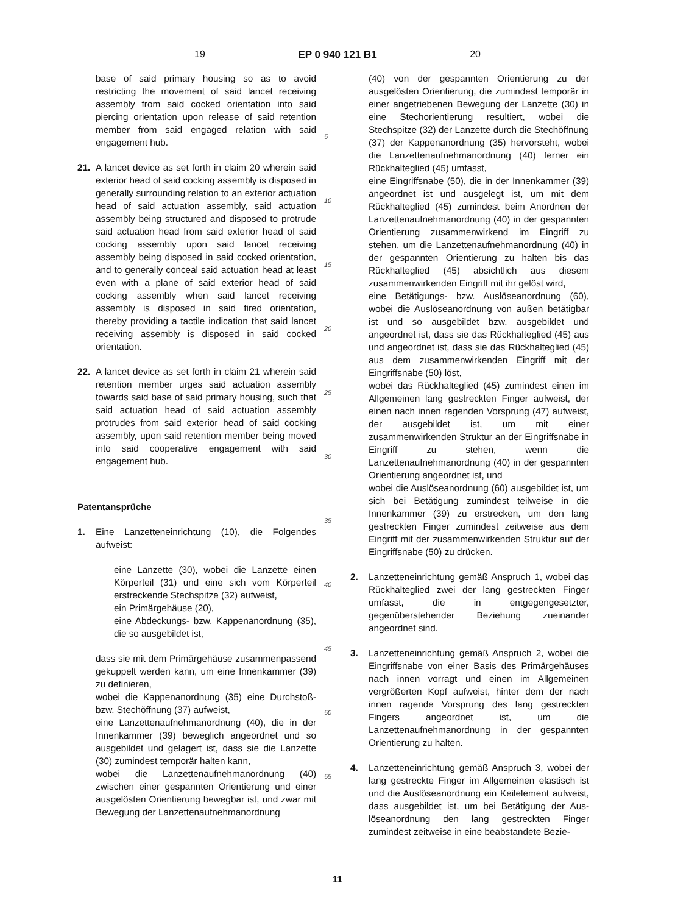19 EP 0 940 121 B1 20
base of said primary housing so as to avoid restricting the movement of said lancet receiving assembly from said cocked orientation into said piercing orientation upon release of said retention member from said engaged relation with said engagement hub.
21. A lancet device as set forth in claim 20 wherein said exterior head of said cocking assembly is disposed in generally surrounding relation to an exterior actuation head of said actuation assembly, said actuation assembly being structured and disposed to protrude said actuation head from said exterior head of said cocking assembly upon said lancet receiving assembly being disposed in said cocked orientation, and to generally conceal said actuation head at least even with a plane of said exterior head of said cocking assembly when said lancet receiving assembly is disposed in said fired orientation, thereby providing a tactile indication that said lancet receiving assembly is disposed in said cocked orientation.
22. A lancet device as set forth in claim 21 wherein said retention member urges said actuation assembly towards said base of said primary housing, such that said actuation head of said actuation assembly protrudes from said exterior head of said cocking assembly, upon said retention member being moved into said cooperative engagement with said engagement hub.
Patentansprüche
1. Eine Lanzetteneinrichtung (10), die Folgendes aufweist:
eine Lanzette (30), wobei die Lanzette einen Körperteil (31) und eine sich vom Körperteil erstreckende Stechspitze (32) aufweist,
ein Primärgehäuse (20),
eine Abdeckungs- bzw. Kappenanordnung (35), die so ausgebildet ist,
dass sie mit dem Primärgehäuse zusammenpassend gekuppelt werden kann, um eine Innenkammer (39) zu definieren,
wobei die Kappenanordnung (35) eine Durchstoß- bzw. Stechöffnung (37) aufweist,
eine Lanzettenaufnehmanordnung (40), die in der Innenkammer (39) beweglich angeordnet und so ausgebildet und gelagert ist, dass sie die Lanzette (30) zumindest temporär halten kann,
wobei die Lanzettenaufnehmanordnung (40) zwischen einer gespannten Orientierung und einer ausgelösten Orientierung bewegbar ist, und zwar mit Bewegung der Lanzettenaufnehmanordnung
5
10
15
20
25
30
35
40
45
50
55
(40) von der gespannten Orientierung zu der ausgelösten Orientierung, die zumindest temporär in einer angetriebenen Bewegung der Lanzette (30) in eine Stechorientierung resultiert, wobei die Stechspitze (32) der Lanzette durch die Stechöffnung (37) der Kappenanordnung (35) hervorsteht, wobei die Lanzettenaufnehmanordnung (40) ferner ein Rückhalteglied (45) umfasst,
eine Eingriffsnabe (50), die in der Innenkammer (39) angeordnet ist und ausgelegt ist, um mit dem Rückhalteglied (45) zumindest beim Anordnen der Lanzettenaufnehmanordnung (40) in der gespannten Orientierung zusammenwirkend im Eingriff zu stehen, um die Lanzettenaufnehmanordnung (40) in der gespannten Orientierung zu halten bis das Rückhalteglied (45) absichtlich aus diesem zusammenwirkenden Eingriff mit ihr gelöst wird,
eine Betätigungs- bzw. Auslöseanordnung (60), wobei die Auslöseanordnung von außen betätigbar ist und so ausgebildet bzw. ausgebildet und angeordnet ist, dass sie das Rückhalteglied (45) aus und angeordnet ist, dass sie das Rückhalteglied (45) aus dem zusammenwirkenden Eingriff mit der Eingriffsnabe (50) löst,
wobei das Rückhalteglied (45) zumindest einen im Allgemeinen lang gestreckten Finger aufweist, der einen nach innen ragenden Vorsprung (47) aufweist, der ausgebildet ist, um mit einer zusammenwirkenden Struktur an der Eingriffsnabe in Eingriff zu stehen, wenn die Lanzettenaufnehmanordnung (40) in der gespannten Orientierung angeordnet ist, und
wobei die Auslöseanordnung (60) ausgebildet ist, um sich bei Betätigung zumindest teilweise in die Innenkammer (39) zu erstrecken, um den lang gestreckten Finger zumindest zeitweise aus dem Eingriff mit der zusammenwirkenden Struktur auf der Eingriffsnabe (50) zu drücken.
2. Lanzetteneinrichtung gemäß Anspruch 1, wobei das Rückhalteglied zwei der lang gestreckten Finger umfasst, die in entgegengesetzter, gegenüberstehender Beziehung zueinander angeordnet sind.
3. Lanzetteneinrichtung gemäß Anspruch 2, wobei die Eingriffsnabe von einer Basis des Primärgehäuses nach innen vorragt und einen im Allgemeinen vergrößerten Kopf aufweist, hinter dem der nach innen ragende Vorsprung des lang gestreckten Fingers angeordnet ist, um die Lanzettenaufnehmanordnung in der gespannten Orientierung zu halten.
4. Lanzetteneinrichtung gemäß Anspruch 3, wobei der lang gestreckte Finger im Allgemeinen elastisch ist und die Auslöseanordnung ein Keilelement aufweist, dass ausgebildet ist, um bei Betätigung der Aus-löseanordnung den lang gestreckten Finger zumindest zeitweise in eine beabstandete Bezie-
11